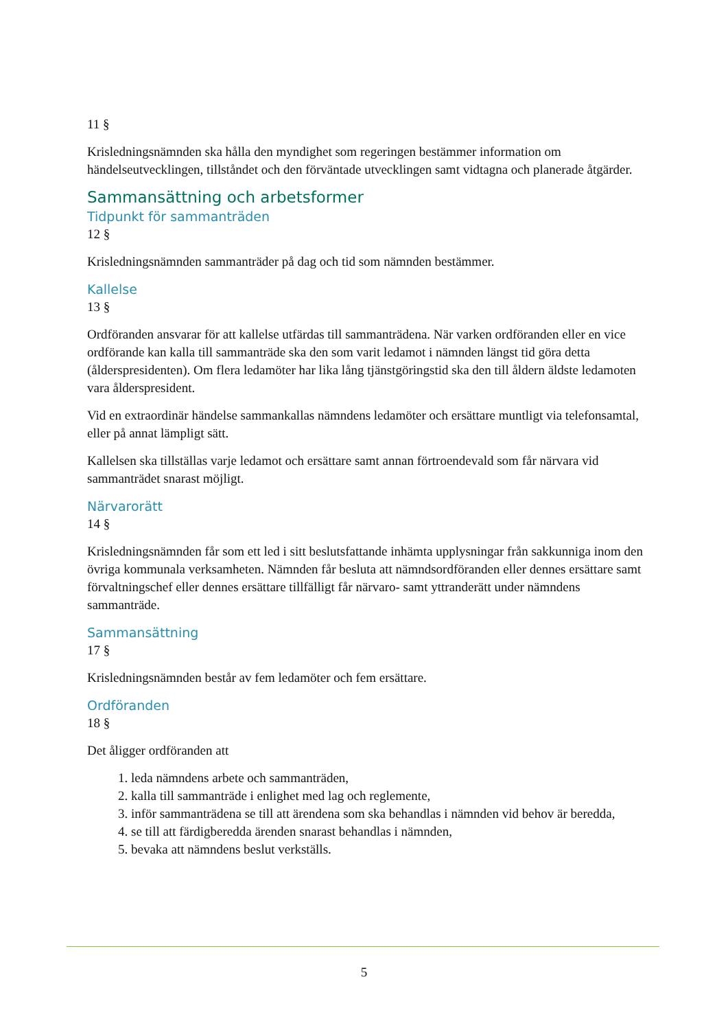11 §
Krisledningsnämnden ska hålla den myndighet som regeringen bestämmer information om händelseutvecklingen, tillståndet och den förväntade utvecklingen samt vidtagna och planerade åtgärder.
Sammansättning och arbetsformer
Tidpunkt för sammanträden
12 §
Krisledningsnämnden sammanträder på dag och tid som nämnden bestämmer.
Kallelse
13 §
Ordföranden ansvarar för att kallelse utfärdas till sammanträdena. När varken ordföranden eller en vice ordförande kan kalla till sammanträde ska den som varit ledamot i nämnden längst tid göra detta (ålderspresidenten). Om flera ledamöter har lika lång tjänstgöringstid ska den till åldern äldste ledamoten vara ålderspresident.
Vid en extraordinär händelse sammankallas nämndens ledamöter och ersättare muntligt via telefonsamtal, eller på annat lämpligt sätt.
Kallelsen ska tillställas varje ledamot och ersättare samt annan förtroendevald som får närvara vid sammanträdet snarast möjligt.
Närvarorätt
14 §
Krisledningsnämnden får som ett led i sitt beslutsfattande inhämta upplysningar från sakkunniga inom den övriga kommunala verksamheten. Nämnden får besluta att nämndsordföranden eller dennes ersättare samt förvaltningschef eller dennes ersättare tillfälligt får närvaro- samt yttranderätt under nämndens sammanträde.
Sammansättning
17 §
Krisledningsnämnden består av fem ledamöter och fem ersättare.
Ordföranden
18 §
Det åligger ordföranden att
1. leda nämndens arbete och sammanträden,
2. kalla till sammanträde i enlighet med lag och reglemente,
3. inför sammanträdena se till att ärendena som ska behandlas i nämnden vid behov är beredda,
4. se till att färdigberedda ärenden snarast behandlas i nämnden,
5. bevaka att nämndens beslut verkställs.
5